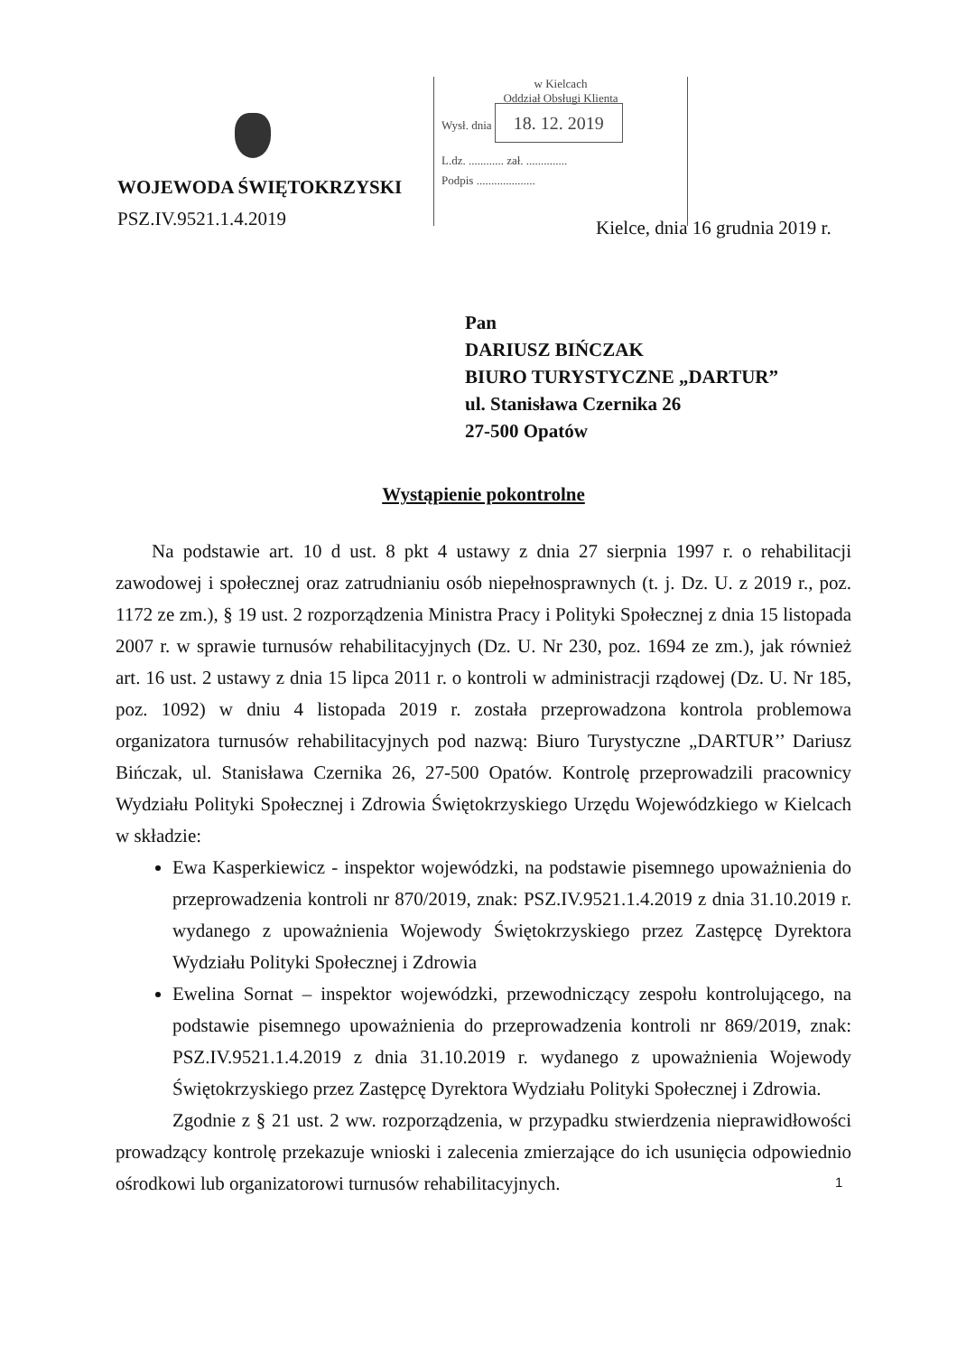WOJEWODA ŚWIĘTOKRZYSKI
PSZ.IV.9521.1.4.2019
w Kielcach
Oddział Obsługi Klienta
Wysł. dnia 18. 12. 2019
L.dz. ............ zał. ..............
Podpis ....................
Kielce, dnia 16 grudnia 2019 r.
Pan
DARIUSZ BIŃCZAK
BIURO TURYSTYCZNE „DARTUR”
ul. Stanisława Czernika 26
27-500 Opatów
Wystąpienie pokontrolne
Na podstawie art. 10 d ust. 8 pkt 4 ustawy z dnia 27 sierpnia 1997 r. o rehabilitacji zawodowej i społecznej oraz zatrudnianiu osób niepełnosprawnych (t. j. Dz. U. z 2019 r., poz. 1172 ze zm.), § 19 ust. 2 rozporządzenia Ministra Pracy i Polityki Społecznej z dnia 15 listopada 2007 r. w sprawie turnusów rehabilitacyjnych (Dz. U. Nr 230, poz. 1694 ze zm.), jak również art. 16 ust. 2 ustawy z dnia 15 lipca 2011 r. o kontroli w administracji rządowej (Dz. U. Nr 185, poz. 1092) w dniu 4 listopada 2019 r. została przeprowadzona kontrola problemowa organizatora turnusów rehabilitacyjnych pod nazwą: Biuro Turystyczne „DARTUR’’ Dariusz Bińczak, ul. Stanisława Czernika 26, 27-500 Opatów. Kontrolę przeprowadzili pracownicy Wydziału Polityki Społecznej i Zdrowia Świętokrzyskiego Urzędu Wojewódzkiego w Kielcach w składzie:
Ewa Kasperkiewicz - inspektor wojewódzki, na podstawie pisemnego upoważnienia do przeprowadzenia kontroli nr 870/2019, znak: PSZ.IV.9521.1.4.2019 z dnia 31.10.2019 r. wydanego z upoważnienia Wojewody Świętokrzyskiego przez Zastępcę Dyrektora Wydziału Polityki Społecznej i Zdrowia
Ewelina Sornat – inspektor wojewódzki, przewodniczący zespołu kontrolującego, na podstawie pisemnego upoważnienia do przeprowadzenia kontroli nr 869/2019, znak: PSZ.IV.9521.1.4.2019 z dnia 31.10.2019 r. wydanego z upoważnienia Wojewody Świętokrzyskiego przez Zastępcę Dyrektora Wydziału Polityki Społecznej i Zdrowia.
Zgodnie z § 21 ust. 2 ww. rozporządzenia, w przypadku stwierdzenia nieprawidłowości prowadzący kontrolę przekazuje wnioski i zalecenia zmierzające do ich usunięcia odpowiednio ośrodkowi lub organizatorowi turnusów rehabilitacyjnych.
1